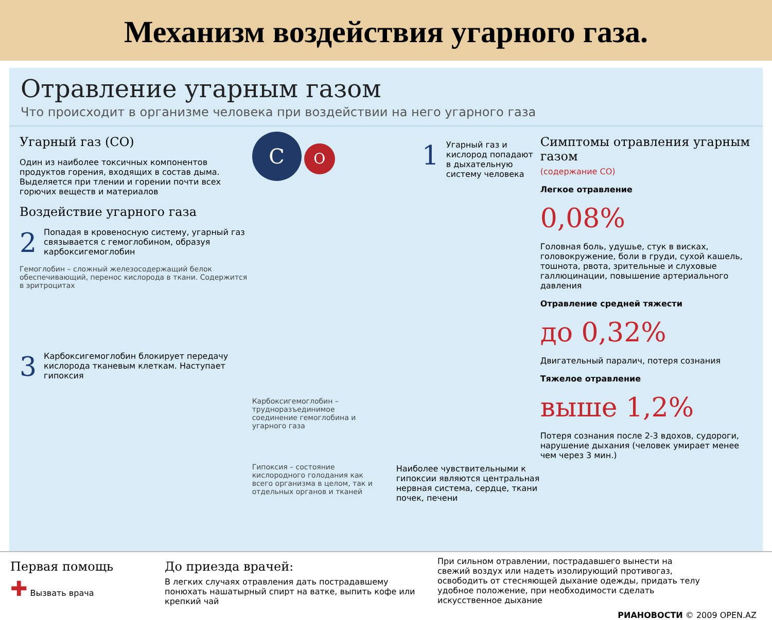Механизм воздействия угарного газа.
Отравление угарным газом
Что происходит в организме человека при воздействии на него угарного газа
Угарный газ (CO)
Один из наиболее токсичных компонентов продуктов горения, входящих в состав дыма. Выделяется при тлении и горении почти всех горючих веществ и материалов
Воздействие угарного газа
2 Попадая в кровеносную систему, угарный газ связывается с гемоглобином, образуя карбоксигемоглобин
Гемоглобин – сложный железосодержащий белок обеспечивающий, перенос кислорода в ткани. Содержится в эритроцитах
3 Карбоксигемоглобин блокирует передачу кислорода тканевым клеткам. Наступает гипоксия
C O
1 Угарный газ и кислород попадают в дыхательную систему человека
Карбоксигемоглобин – трудноразъединимое соединение гемоглобина и угарного газа
Гипоксия – состояние кислородного голодания как всего организма в целом, так и отдельных органов и тканей
Наиболее чувствительными к гипоксии являются центральная нервная система, сердце, ткани почек, печени
Симптомы отравления угарным газом
(содержание CO)
Легкое отравление
0,08%
Головная боль, удушье, стук в висках, головокружение, боли в груди, сухой кашель, тошнота, рвота, зрительные и слуховые галлюцинации, повышение артериального давления
Отравление средней тяжести
до 0,32%
Двигательный паралич, потеря сознания
Тяжелое отравление
выше 1,2%
Потеря сознания после 2-3 вдохов, судороги, нарушение дыхания (человек умирает менее чем через 3 мин.)
Первая помощь
✚ Вызвать врача
До приезда врачей:
В легких случаях отравления дать пострадавшему понюхать нашатырный спирт на ватке, выпить кофе или крепкий чай
При сильном отравлении, пострадавшего вынести на свежий воздух или надеть изолирующий противогаз, освободить от стесняющей дыхание одежды, придать телу удобное положение, при необходимости сделать искусственное дыхание
РИАНОВОСТИ © 2009 OPEN.AZ